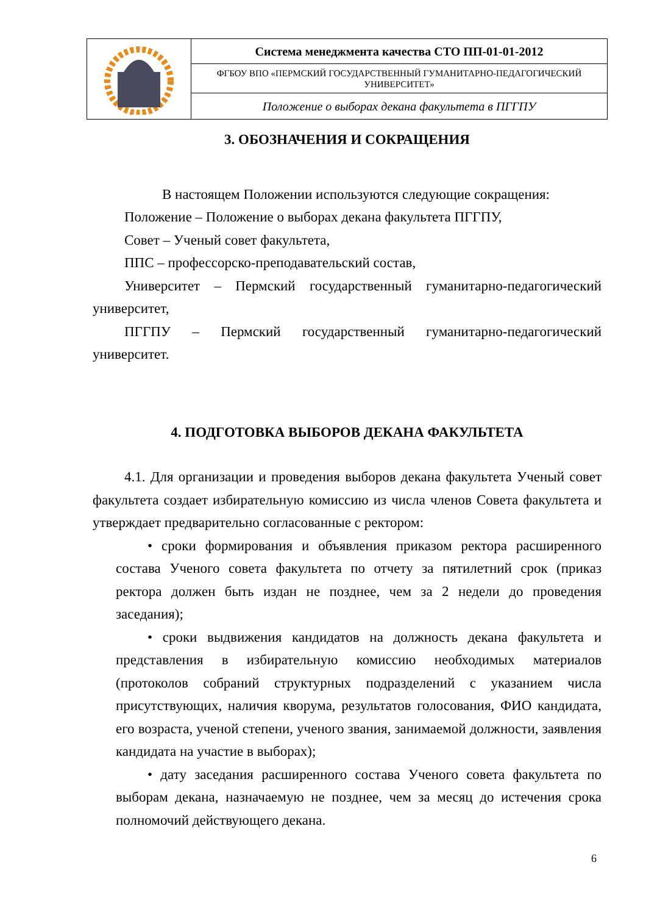| | Система менеджмента качества СТО ПП-01-01-2012 |
| | ФГБОУ ВПО «ПЕРМСКИЙ ГОСУДАРСТВЕННЫЙ ГУМАНИТАРНО-ПЕДАГОГИЧЕСКИЙ УНИВЕРСИТЕТ» |
| | Положение о выборах декана факультета в ПГГПУ |
3. ОБОЗНАЧЕНИЯ И СОКРАЩЕНИЯ
В настоящем Положении используются следующие сокращения:
Положение – Положение о выборах декана факультета ПГГПУ,
Совет – Ученый совет факультета,
ППС – профессорско-преподавательский состав,
Университет – Пермский государственный гуманитарно-педагогический университет,
ПГГПУ – Пермский государственный гуманитарно-педагогический университет.
4. ПОДГОТОВКА ВЫБОРОВ ДЕКАНА ФАКУЛЬТЕТА
4.1. Для организации и проведения выборов декана факультета Ученый совет факультета создает избирательную комиссию из числа членов Совета факультета и утверждает предварительно согласованные с ректором:
• сроки формирования и объявления приказом ректора расширенного состава Ученого совета факультета по отчету за пятилетний срок (приказ ректора должен быть издан не позднее, чем за 2 недели до проведения заседания);
• сроки выдвижения кандидатов на должность декана факультета и представления в избирательную комиссию необходимых материалов (протоколов собраний структурных подразделений с указанием числа присутствующих, наличия кворума, результатов голосования, ФИО кандидата, его возраста, ученой степени, ученого звания, занимаемой должности, заявления кандидата на участие в выборах);
• дату заседания расширенного состава Ученого совета факультета по выборам декана, назначаемую не позднее, чем за месяц до истечения срока полномочий действующего декана.
6